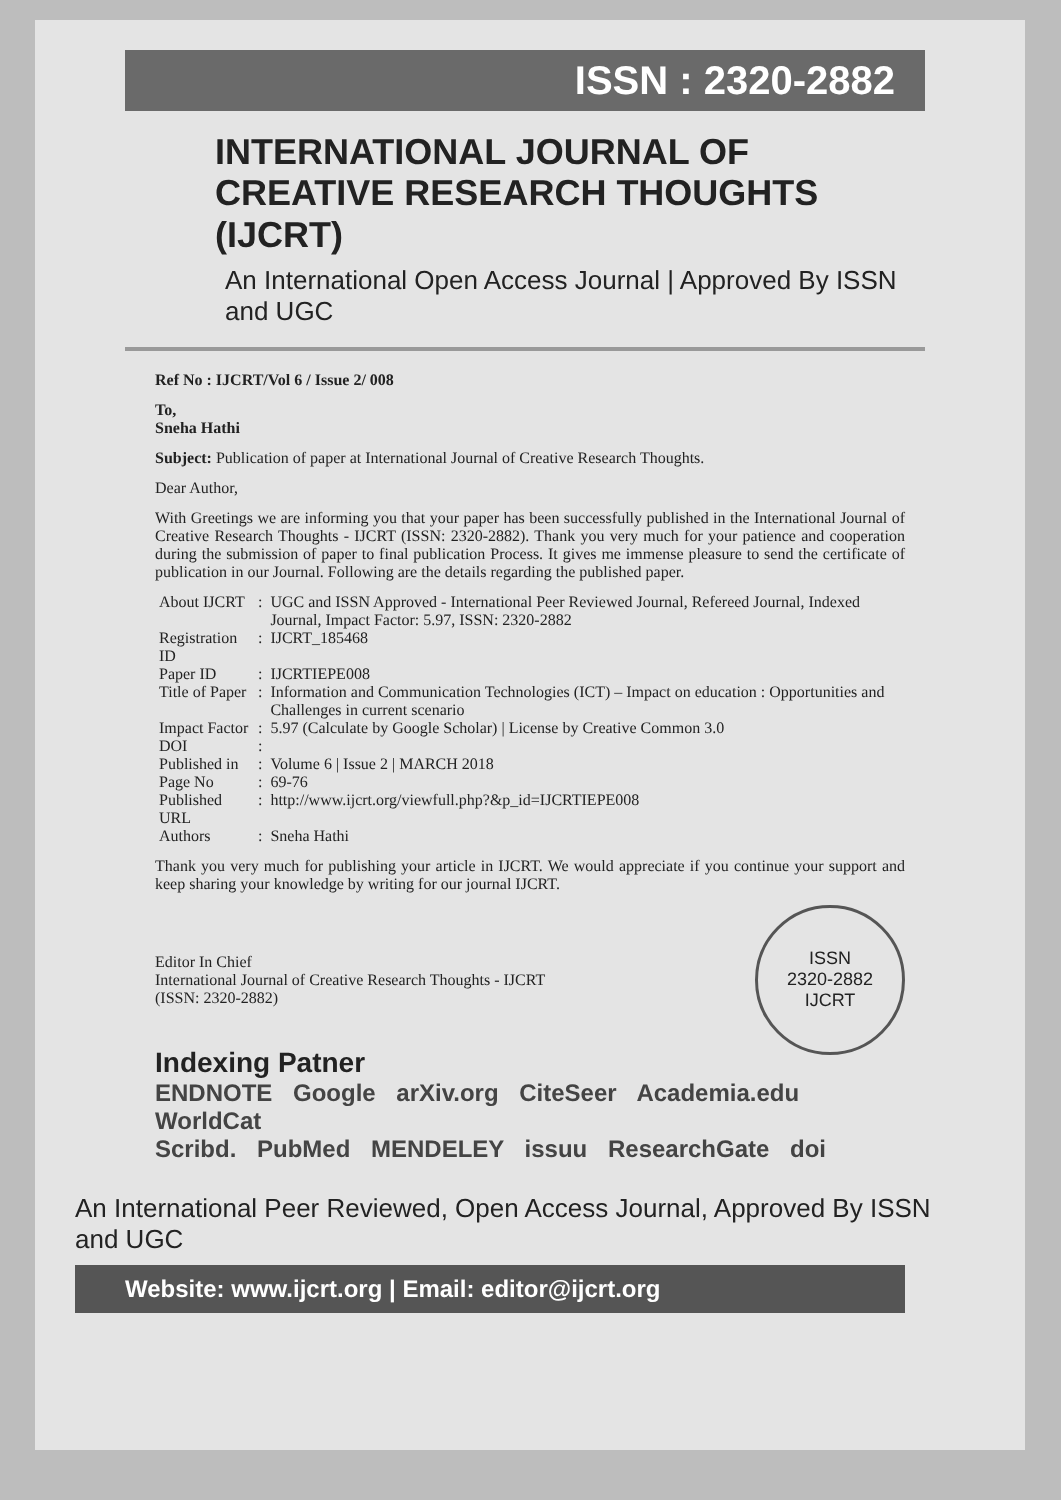ISSN : 2320-2882
INTERNATIONAL JOURNAL OF CREATIVE RESEARCH THOUGHTS (IJCRT)
An International Open Access Journal | Approved By ISSN and UGC
Ref No : IJCRT/Vol 6 / Issue 2/ 008
To,
Sneha Hathi
Subject: Publication of paper at International Journal of Creative Research Thoughts.
Dear Author,
With Greetings we are informing you that your paper has been successfully published in the International Journal of Creative Research Thoughts - IJCRT (ISSN: 2320-2882). Thank you very much for your patience and cooperation during the submission of paper to final publication Process. It gives me immense pleasure to send the certificate of publication in our Journal. Following are the details regarding the published paper.
| About IJCRT | : | UGC and ISSN Approved - International Peer Reviewed Journal, Refereed Journal, Indexed Journal, Impact Factor: 5.97, ISSN: 2320-2882 |
| Registration ID | : | IJCRT_185468 |
| Paper ID | : | IJCRTIEPE008 |
| Title of Paper | : | Information and Communication Technologies (ICT) – Impact on education : Opportunities and Challenges in current scenario |
| Impact Factor | : | 5.97 (Calculate by Google Scholar) / License by Creative Common 3.0 |
| DOI | : | |
| Published in | : | Volume 6 / Issue 2 / MARCH 2018 |
| Page No | : | 69-76 |
| Published URL | : | http://www.ijcrt.org/viewfull.php?&p_id=IJCRTIEPE008 |
| Authors | : | Sneha Hathi |
Thank you very much for publishing your article in IJCRT. We would appreciate if you continue your support and keep sharing your knowledge by writing for our journal IJCRT.
ISSN
2320-2882
IJCRT
Editor In Chief
International Journal of Creative Research Thoughts - IJCRT
(ISSN: 2320-2882)
Indexing Patner
ENDNOTE Google arXiv.org CiteSeer Academia.edu WorldCat
Scribd. PubMed MENDELEY issuu ResearchGate doi
An International Peer Reviewed, Open Access Journal, Approved By ISSN and UGC
Website: www.ijcrt.org | Email: editor@ijcrt.org